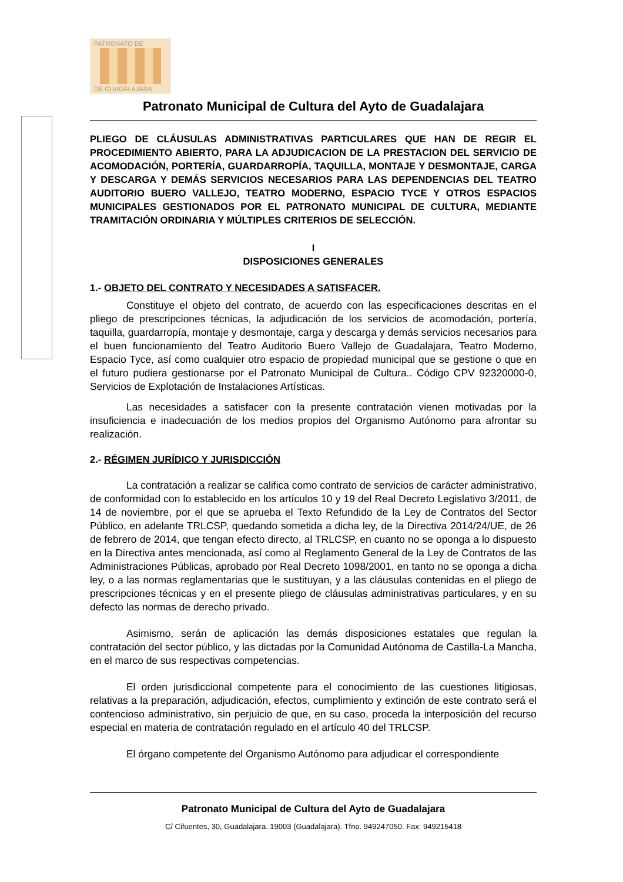PATRONATO DE
DE GUADALAJARA
Patronato Municipal de Cultura del Ayto de Guadalajara
PLIEGO DE CLÁUSULAS ADMINISTRATIVAS PARTICULARES QUE HAN DE REGIR EL PROCEDIMIENTO ABIERTO, PARA LA ADJUDICACION DE LA PRESTACION DEL SERVICIO DE ACOMODACIÓN, PORTERÍA, GUARDARROPÍA, TAQUILLA, MONTAJE Y DESMONTAJE, CARGA Y DESCARGA Y DEMÁS SERVICIOS NECESARIOS PARA LAS DEPENDENCIAS DEL TEATRO AUDITORIO BUERO VALLEJO, TEATRO MODERNO, ESPACIO TYCE Y OTROS ESPACIOS MUNICIPALES GESTIONADOS POR EL PATRONATO MUNICIPAL DE CULTURA, MEDIANTE TRAMITACIÓN ORDINARIA Y MÚLTIPLES CRITERIOS DE SELECCIÓN.
I
DISPOSICIONES GENERALES
1.- OBJETO DEL CONTRATO Y NECESIDADES A SATISFACER.
Constituye el objeto del contrato, de acuerdo con las especificaciones descritas en el pliego de prescripciones técnicas, la adjudicación de los servicios de acomodación, portería, taquilla, guardarropía, montaje y desmontaje, carga y descarga y demás servicios necesarios para el buen funcionamiento del Teatro Auditorio Buero Vallejo de Guadalajara, Teatro Moderno, Espacio Tyce, así como cualquier otro espacio de propiedad municipal que se gestione o que en el futuro pudiera gestionarse por el Patronato Municipal de Cultura.. Código CPV 92320000-0, Servicios de Explotación de Instalaciones Artísticas.
Las necesidades a satisfacer con la presente contratación vienen motivadas por la insuficiencia e inadecuación de los medios propios del Organismo Autónomo para afrontar su realización.
2.- RÉGIMEN JURÍDICO Y JURISDICCIÓN
La contratación a realizar se califica como contrato de servicios de carácter administrativo, de conformidad con lo establecido en los artículos 10 y 19 del Real Decreto Legislativo 3/2011, de 14 de noviembre, por el que se aprueba el Texto Refundido de la Ley de Contratos del Sector Público, en adelante TRLCSP, quedando sometida a dicha ley, de la Directiva 2014/24/UE, de 26 de febrero de 2014, que tengan efecto directo, al TRLCSP, en cuanto no se oponga a lo dispuesto en la Directiva antes mencionada, así como al Reglamento General de la Ley de Contratos de las Administraciones Públicas, aprobado por Real Decreto 1098/2001, en tanto no se oponga a dicha ley, o a las normas reglamentarias que le sustituyan, y a las cláusulas contenidas en el pliego de prescripciones técnicas y en el presente pliego de cláusulas administrativas particulares, y en su defecto las normas de derecho privado.
Asimismo, serán de aplicación las demás disposiciones estatales que regulan la contratación del sector público, y las dictadas por la Comunidad Autónoma de Castilla-La Mancha, en el marco de sus respectivas competencias.
El orden jurisdiccional competente para el conocimiento de las cuestiones litigiosas, relativas a la preparación, adjudicación, efectos, cumplimiento y extinción de este contrato será el contencioso administrativo, sin perjuicio de que, en su caso, proceda la interposición del recurso especial en materia de contratación regulado en el artículo 40 del TRLCSP.
El órgano competente del Organismo Autónomo para adjudicar el correspondiente
Patronato Municipal de Cultura del Ayto de Guadalajara
C/ Cifuentes, 30, Guadalajara. 19003 (Guadalajara). Tfno. 949247050. Fax: 949215418